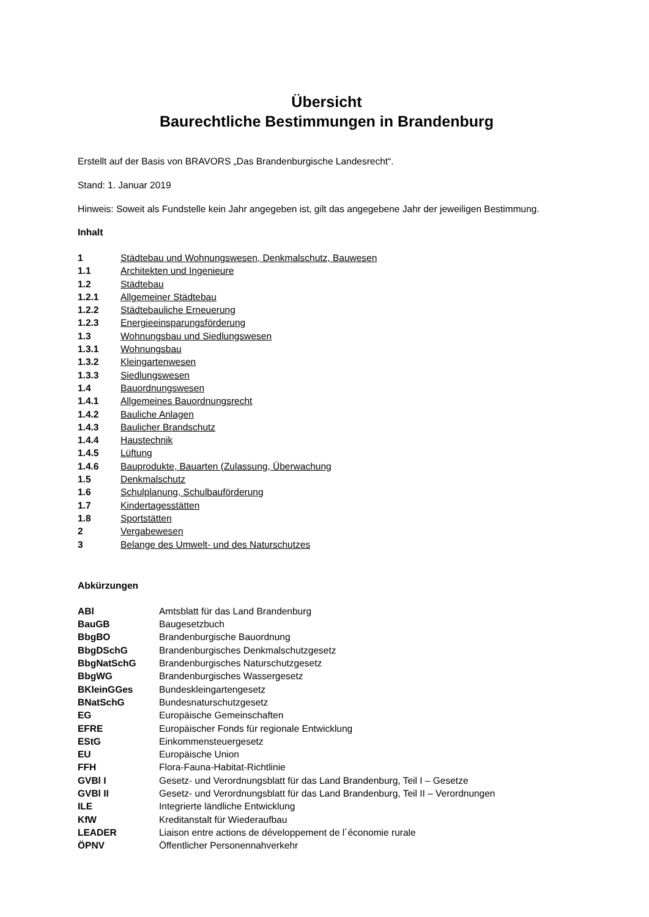Übersicht
Baurechtliche Bestimmungen in Brandenburg
Erstellt auf der Basis von BRAVORS „Das Brandenburgische Landesrecht“.
Stand: 1. Januar 2019
Hinweis: Soweit als Fundstelle kein Jahr angegeben ist, gilt das angegebene Jahr der jeweiligen Bestimmung.
Inhalt
| 1 | Städtebau und Wohnungswesen, Denkmalschutz, Bauwesen |
| 1.1 | Architekten und Ingenieure |
| 1.2 | Städtebau |
| 1.2.1 | Allgemeiner Städtebau |
| 1.2.2 | Städtebauliche Erneuerung |
| 1.2.3 | Energieeinsparungsförderung |
| 1.3 | Wohnungsbau und Siedlungswesen |
| 1.3.1 | Wohnungsbau |
| 1.3.2 | Kleingartenwesen |
| 1.3.3 | Siedlungswesen |
| 1.4 | Bauordnungswesen |
| 1.4.1 | Allgemeines Bauordnungsrecht |
| 1.4.2 | Bauliche Anlagen |
| 1.4.3 | Baulicher Brandschutz |
| 1.4.4 | Haustechnik |
| 1.4.5 | Lüftung |
| 1.4.6 | Bauprodukte, Bauarten (Zulassung, Überwachung |
| 1.5 | Denkmalschutz |
| 1.6 | Schulplanung, Schulbauförderung |
| 1.7 | Kindertagesstätten |
| 1.8 | Sportstätten |
| 2 | Vergabewesen |
| 3 | Belange des Umwelt- und des Naturschutzes |
Abkürzungen
| ABl | Amtsblatt für das Land Brandenburg |
| BauGB | Baugesetzbuch |
| BbgBO | Brandenburgische Bauordnung |
| BbgDSchG | Brandenburgisches Denkmalschutzgesetz |
| BbgNatSchG | Brandenburgisches Naturschutzgesetz |
| BbgWG | Brandenburgisches Wassergesetz |
| BKleinGGes | Bundeskleingartengesetz |
| BNatSchG | Bundesnaturschutzgesetz |
| EG | Europäische Gemeinschaften |
| EFRE | Europäischer Fonds für regionale Entwicklung |
| EStG | Einkommensteuergesetz |
| EU | Europäische Union |
| FFH | Flora-Fauna-Habitat-Richtlinie |
| GVBl I | Gesetz- und Verordnungsblatt für das Land Brandenburg, Teil I – Gesetze |
| GVBl II | Gesetz- und Verordnungsblatt für das Land Brandenburg, Teil II – Verordnungen |
| ILE | Integrierte ländliche Entwicklung |
| KfW | Kreditanstalt für Wiederaufbau |
| LEADER | Liaison entre actions de développement de l´économie rurale |
| ÖPNV | Öffentlicher Personennahverkehr |